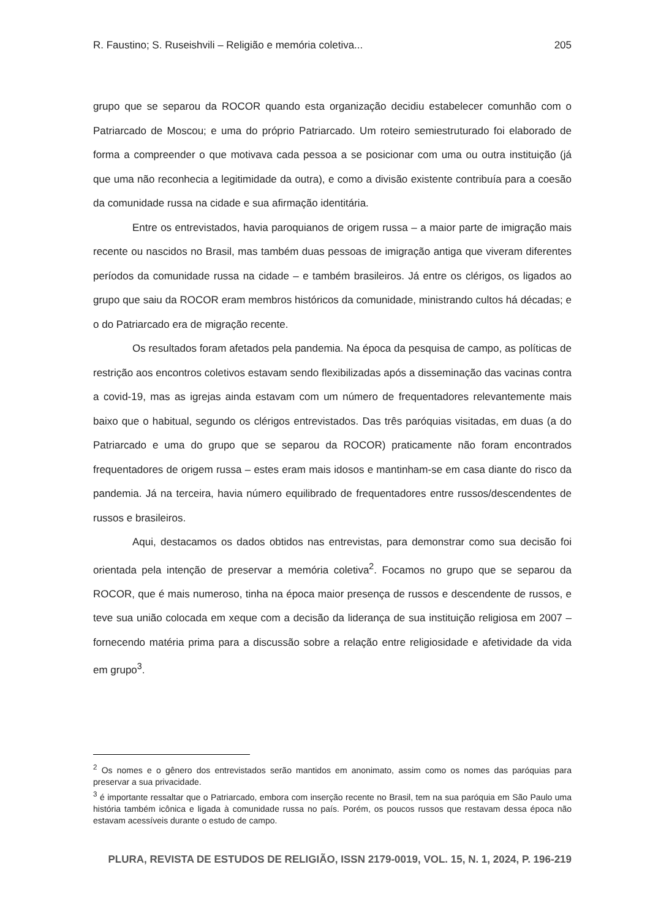R. Faustino; S. Ruseishvili – Religião e memória coletiva... 205
grupo que se separou da ROCOR quando esta organização decidiu estabelecer comunhão com o Patriarcado de Moscou; e uma do próprio Patriarcado. Um roteiro semiestruturado foi elaborado de forma a compreender o que motivava cada pessoa a se posicionar com uma ou outra instituição (já que uma não reconhecia a legitimidade da outra), e como a divisão existente contribuía para a coesão da comunidade russa na cidade e sua afirmação identitária.
Entre os entrevistados, havia paroquianos de origem russa – a maior parte de imigração mais recente ou nascidos no Brasil, mas também duas pessoas de imigração antiga que viveram diferentes períodos da comunidade russa na cidade – e também brasileiros. Já entre os clérigos, os ligados ao grupo que saiu da ROCOR eram membros históricos da comunidade, ministrando cultos há décadas; e o do Patriarcado era de migração recente.
Os resultados foram afetados pela pandemia. Na época da pesquisa de campo, as políticas de restrição aos encontros coletivos estavam sendo flexibilizadas após a disseminação das vacinas contra a covid-19, mas as igrejas ainda estavam com um número de frequentadores relevantemente mais baixo que o habitual, segundo os clérigos entrevistados. Das três paróquias visitadas, em duas (a do Patriarcado e uma do grupo que se separou da ROCOR) praticamente não foram encontrados frequentadores de origem russa – estes eram mais idosos e mantinham-se em casa diante do risco da pandemia. Já na terceira, havia número equilibrado de frequentadores entre russos/descendentes de russos e brasileiros.
Aqui, destacamos os dados obtidos nas entrevistas, para demonstrar como sua decisão foi orientada pela intenção de preservar a memória coletiva<sup>2</sup>. Focamos no grupo que se separou da ROCOR, que é mais numeroso, tinha na época maior presença de russos e descendente de russos, e teve sua união colocada em xeque com a decisão da liderança de sua instituição religiosa em 2007 – fornecendo matéria prima para a discussão sobre a relação entre religiosidade e afetividade da vida em grupo<sup>3</sup>.
<sup>2</sup> Os nomes e o gênero dos entrevistados serão mantidos em anonimato, assim como os nomes das paróquias para preservar a sua privacidade.
<sup>3</sup> é importante ressaltar que o Patriarcado, embora com inserção recente no Brasil, tem na sua paróquia em São Paulo uma história também icônica e ligada à comunidade russa no país. Porém, os poucos russos que restavam dessa época não estavam acessíveis durante o estudo de campo.
PLURA, REVISTA DE ESTUDOS DE RELIGIÃO, ISSN 2179-0019, VOL. 15, N. 1, 2024, P. 196-219